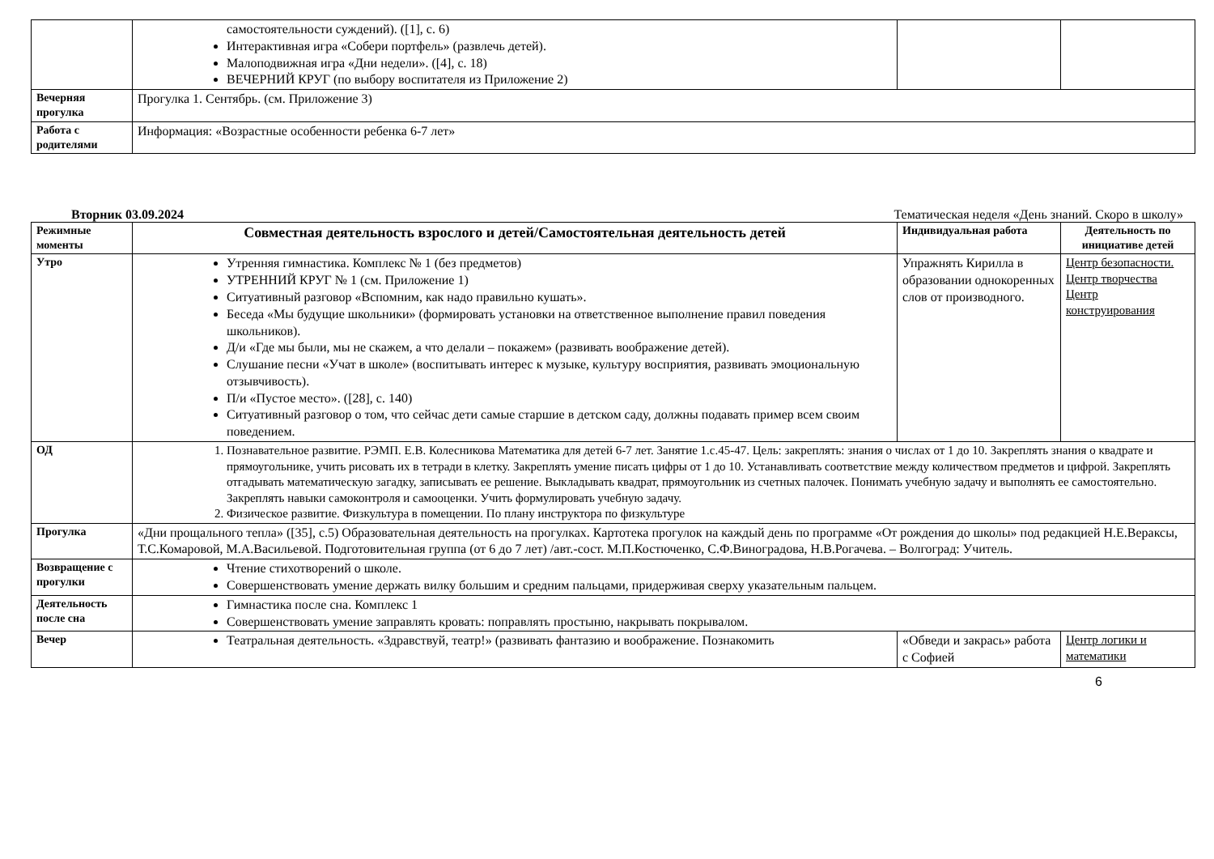| | самостоятельности суждений). ([1], с. 6) Интерактивная игра «Собери портфель» (развлечь детей). Малоподвижная игра «Дни недели». ([4], с. 18) ВЕЧЕРНИЙ КРУГ (по выбору воспитателя из Приложение 2) | | |
| Вечерняя прогулка | Прогулка 1. Сентябрь. (см. Приложение 3) | | |
| Работа с родителями | Информация: «Возрастные особенности ребенка 6-7 лет» | | |
Вторник 03.09.2024 Тематическая неделя «День знаний. Скоро в школу»
| Режимные моменты | Совместная деятельность взрослого и детей/Самостоятельная деятельность детей | Индивидуальная работа | Деятельность по инициативе детей |
| --- | --- | --- | --- |
| Утро | Утренняя гимнастика. Комплекс № 1 (без предметов) УТРЕННИЙ КРУГ № 1 (см. Приложение 1) Ситуативный разговор «Вспомним, как надо правильно кушать». Беседа «Мы будущие школьники» (формировать установки на ответственное выполнение правил поведения школьников). Д/и «Где мы были, мы не скажем, а что делали – покажем» (развивать воображение детей). Слушание песни «Учат в школе» (воспитывать интерес к музыке, культуру восприятия, развивать эмоциональную отзывчивость). П/и «Пустое место». ([28], с. 140) Ситуативный разговор о том, что сейчас дети самые старшие в детском саду, должны подавать пример всем своим поведением. | Упражнять Кирилла в образовании однокоренных слов от производного. | Центр безопасности. Центр творчества Центр конструирования |
| ОД | 1. Познавательное развитие. РЭМП. Е.В. Колесникова Математика для детей 6-7 лет. Занятие 1.с.45-47. Цель: закреплять: знания о числах от 1 до 10. Закреплять знания о квадрате и прямоугольнике, учить рисовать их в тетради в клетку. Закреплять умение писать цифры от 1 до 10. Устанавливать соответствие между количеством предметов и цифрой. Закреплять отгадывать математическую загадку, записывать ее решение. Выкладывать квадрат, прямоугольник из счетных палочек. Понимать учебную задачу и выполнять ее самостоятельно. Закреплять навыки самоконтроля и самооценки. Учить формулировать учебную задачу. 2. Физическое развитие. Физкультура в помещении. По плану инструктора по физкультуре | | |
| Прогулка | «Дни прощального тепла» ([35], с.5) Образовательная деятельность на прогулках. Картотека прогулок на каждый день по программе «От рождения до школы» под редакцией Н.Е.Вераксы, Т.С.Комаровой, М.А.Васильевой. Подготовительная группа (от 6 до 7 лет) /авт.-сост. М.П.Костюченко, С.Ф.Виноградова, Н.В.Рогачева. – Волгоград: Учитель. | | |
| Возвращение с прогулки | Чтение стихотворений о школе. Совершенствовать умение держать вилку большим и средним пальцами, придерживая сверху указательным пальцем. | | |
| Деятельность после сна | Гимнастика после сна. Комплекс 1 Совершенствовать умение заправлять кровать: поправлять простыню, накрывать покрывалом. | | |
| Вечер | Театральная деятельность. «Здравствуй, театр!» (развивать фантазию и воображение. Познакомить | «Обведи и закрась» работа с Софией | Центр логики и математики |
6